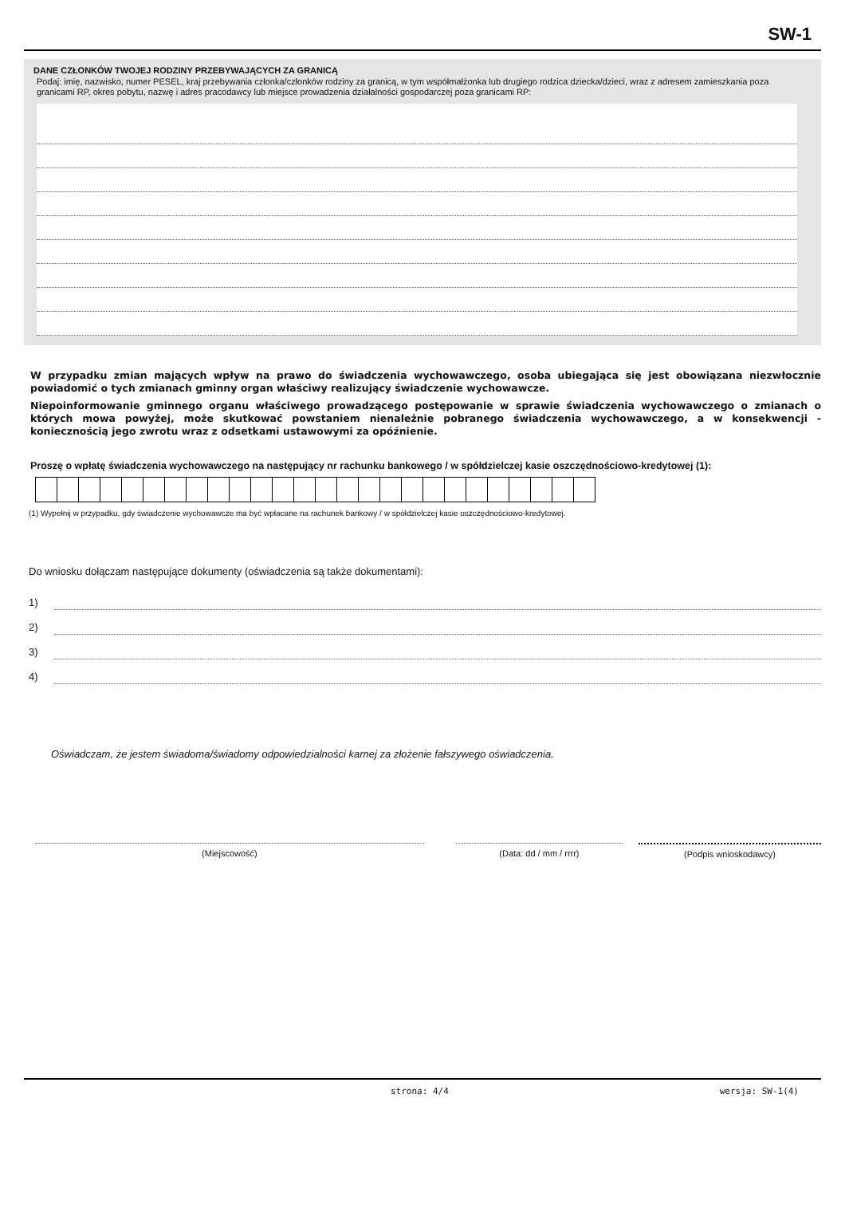SW-1
DANE CZŁONKÓW TWOJEJ RODZINY PRZEBYWAJĄCYCH ZA GRANICĄ
Podaj: imię, nazwisko, numer PESEL, kraj przebywania członka/członków rodziny za granicą, w tym współmałżonka lub drugiego rodzica dziecka/dzieci, wraz z adresem zamieszkania poza granicami RP, okres pobytu, nazwę i adres pracodawcy lub miejsce prowadzenia działalności gospodarczej poza granicami RP:
W przypadku zmian mających wpływ na prawo do świadczenia wychowawczego, osoba ubiegająca się jest obowiązana niezwłocznie powiadomić o tych zmianach gminny organ właściwy realizujący świadczenie wychowawcze.
Niepoinformowanie gminnego organu właściwego prowadzącego postępowanie w sprawie świadczenia wychowawczego o zmianach o których mowa powyżej, może skutkować powstaniem nienależnie pobranego świadczenia wychowawczego, a w konsekwencji - koniecznością jego zwrotu wraz z odsetkami ustawowymi za opóźnienie.
Proszę o wpłatę świadczenia wychowawczego na następujący nr rachunku bankowego / w spółdzielczej kasie oszczędnościowo-kredytowej (1):
(1) Wypełnij w przypadku, gdy świadczenie wychowawcze ma być wpłacane na rachunek bankowy / w spółdzielczej kasie oszczędnościowo-kredytowej.
Do wniosku dołączam następujące dokumenty (oświadczenia są także dokumentami):
1)
2)
3)
4)
Oświadczam, że jestem świadoma/świadomy odpowiedzialności karnej za złożenie fałszywego oświadczenia.
(Miejscowość) (Data: dd / mm / rrrr) (Podpis wnioskodawcy)
strona: 4/4 wersja: SW-1(4)